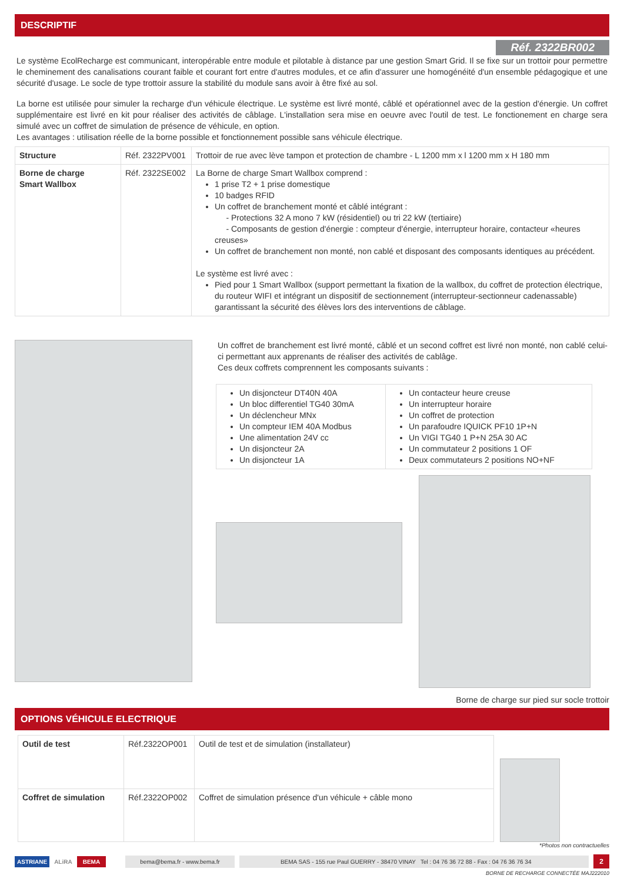DESCRIPTIF
Réf. 2322BR002
Le système EcolRecharge est communicant, interopérable entre module et pilotable à distance par une gestion Smart Grid. Il se fixe sur un trottoir pour permettre le cheminement des canalisations courant faible et courant fort entre d'autres modules, et ce afin d'assurer une homogénéité d'un ensemble pédagogique et une sécurité d'usage. Le socle de type trottoir assure la stabilité du module sans avoir à être fixé au sol.
La borne est utilisée pour simuler la recharge d'un véhicule électrique. Le système est livré monté, câblé et opérationnel avec de la gestion d'énergie. Un coffret supplémentaire est livré en kit pour réaliser des activités de câblage. L'installation sera mise en oeuvre avec l'outil de test. Le fonctionement en charge sera simulé avec un coffret de simulation de présence de véhicule, en option.
Les avantages : utilisation réelle de la borne possible et fonctionnement possible sans véhicule électrique.
| Structure | Réf. 2322PV001 | Trottoir de rue avec lève tampon et protection de chambre - L 1200 mm x l 1200 mm x H 180 mm |
| Borne de charge Smart Wallbox | Réf. 2322SE002 | La Borne de charge Smart Wallbox comprend : 1 prise T2 + 1 prise domestique 10 badges RFID Un coffret de branchement monté et câblé intégrant : - Protections 32 A mono 7 kW (résidentiel) ou tri 22 kW (tertiaire) - Composants de gestion d'énergie : compteur d'énergie, interrupteur horaire, contacteur «heures creuses» Un coffret de branchement non monté, non cablé et disposant des composants identiques au précédent. Le système est livré avec : Pied pour 1 Smart Wallbox (support permettant la fixation de la wallbox, du coffret de protection électrique, du routeur WIFI et intégrant un dispositif de sectionnement (interrupteur-sectionneur cadenassable) garantissant la sécurité des élèves lors des interventions de câblage. |
Un coffret de branchement est livré monté, câblé et un second coffret est livré non monté, non cablé celui-ci permettant aux apprenants de réaliser des activités de cablâge.
Ces deux coffrets comprennent les composants suivants :
| Un disjoncteur DT40N 40A Un bloc differentiel TG40 30mA Un déclencheur MNx Un compteur IEM 40A Modbus Une alimentation 24V cc Un disjoncteur 2A Un disjoncteur 1A | Un contacteur heure creuse Un interrupteur horaire Un coffret de protection Un parafoudre IQUICK PF10 1P+N Un VIGI TG40 1 P+N 25A 30 AC Un commutateur 2 positions 1 OF Deux commutateurs 2 positions NO+NF |
Borne de charge sur pied sur socle trottoir
OPTIONS VÉHICULE ELECTRIQUE
| Outil de test | Réf.2322OP001 | Outil de test et de simulation (installateur) |
| Coffret de simulation | Réf.2322OP002 | Coffret de simulation présence d'un véhicule + câble mono |
*Photos non contractuelles
ASTRIANE ALiRA BEMA bema@bema.fr - www.bema.fr BEMA SAS - 155 rue Paul GUERRY - 38470 VINAY Tel : 04 76 36 72 88 - Fax : 04 76 36 76 34 2
BORNE DE RECHARGE CONNECTÉE MAJ222010